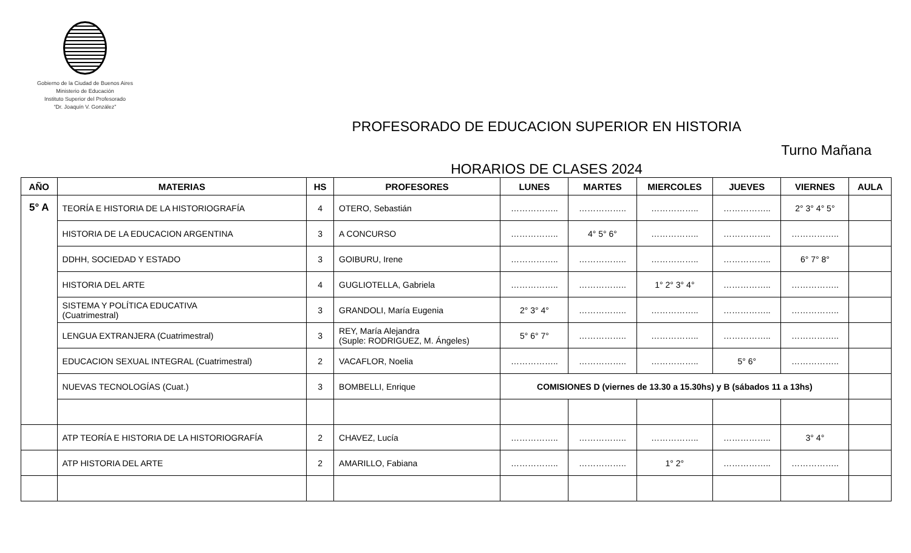Gobierno de la Ciudad de Buenos Aires
Ministerio de Educación
Instituto Superior del Profesorado
“Dr. Joaquín V. González”
PROFESORADO DE EDUCACION SUPERIOR EN HISTORIA
Turno Mañana
HORARIOS DE CLASES 2024
| AÑO | MATERIAS | HS | PROFESORES | LUNES | MARTES | MIERCOLES | JUEVES | VIERNES | AULA |
| --- | --- | --- | --- | --- | --- | --- | --- | --- | --- |
| 5° A | TEORÍA E HISTORIA DE LA HISTORIOGRAFÍA | 4 | OTERO, Sebastián | …………….. | …………….. | …………….. | …………….. | 2° 3° 4° 5° | |
| | HISTORIA DE LA EDUCACION ARGENTINA | 3 | A CONCURSO | …………….. | 4° 5° 6° | …………….. | …………….. | …………….. | |
| | DDHH, SOCIEDAD Y ESTADO | 3 | GOIBURU, Irene | …………….. | …………….. | …………….. | …………….. | 6° 7° 8° | |
| | HISTORIA DEL ARTE | 4 | GUGLIOTELLA, Gabriela | …………….. | …………….. | 1° 2° 3° 4° | …………….. | …………….. | |
| | SISTEMA Y POLÍTICA EDUCATIVA (Cuatrimestral) | 3 | GRANDOLI, María Eugenia | 2° 3° 4° | …………….. | …………….. | …………….. | …………….. | |
| | LENGUA EXTRANJERA (Cuatrimestral) | 3 | REY, María Alejandra (Suple: RODRIGUEZ, M. Ángeles) | 5° 6° 7° | …………….. | …………….. | …………….. | …………….. | |
| | EDUCACION SEXUAL INTEGRAL (Cuatrimestral) | 2 | VACAFLOR, Noelia | …………….. | …………….. | …………….. | 5° 6° | …………….. | |
| | NUEVAS TECNOLOGÍAS (Cuat.) | 3 | BOMBELLI, Enrique | COMISIONES D (viernes de 13.30 a 15.30hs) y B (sábados 11 a 13hs) | | | | | |
| | ATP TEORÍA E HISTORIA DE LA HISTORIOGRAFÍA | 2 | CHAVEZ, Lucía | …………….. | …………….. | …………….. | …………….. | 3° 4° | |
| | ATP HISTORIA DEL ARTE | 2 | AMARILLO, Fabiana | …………….. | …………….. | 1° 2° | …………….. | …………….. | |